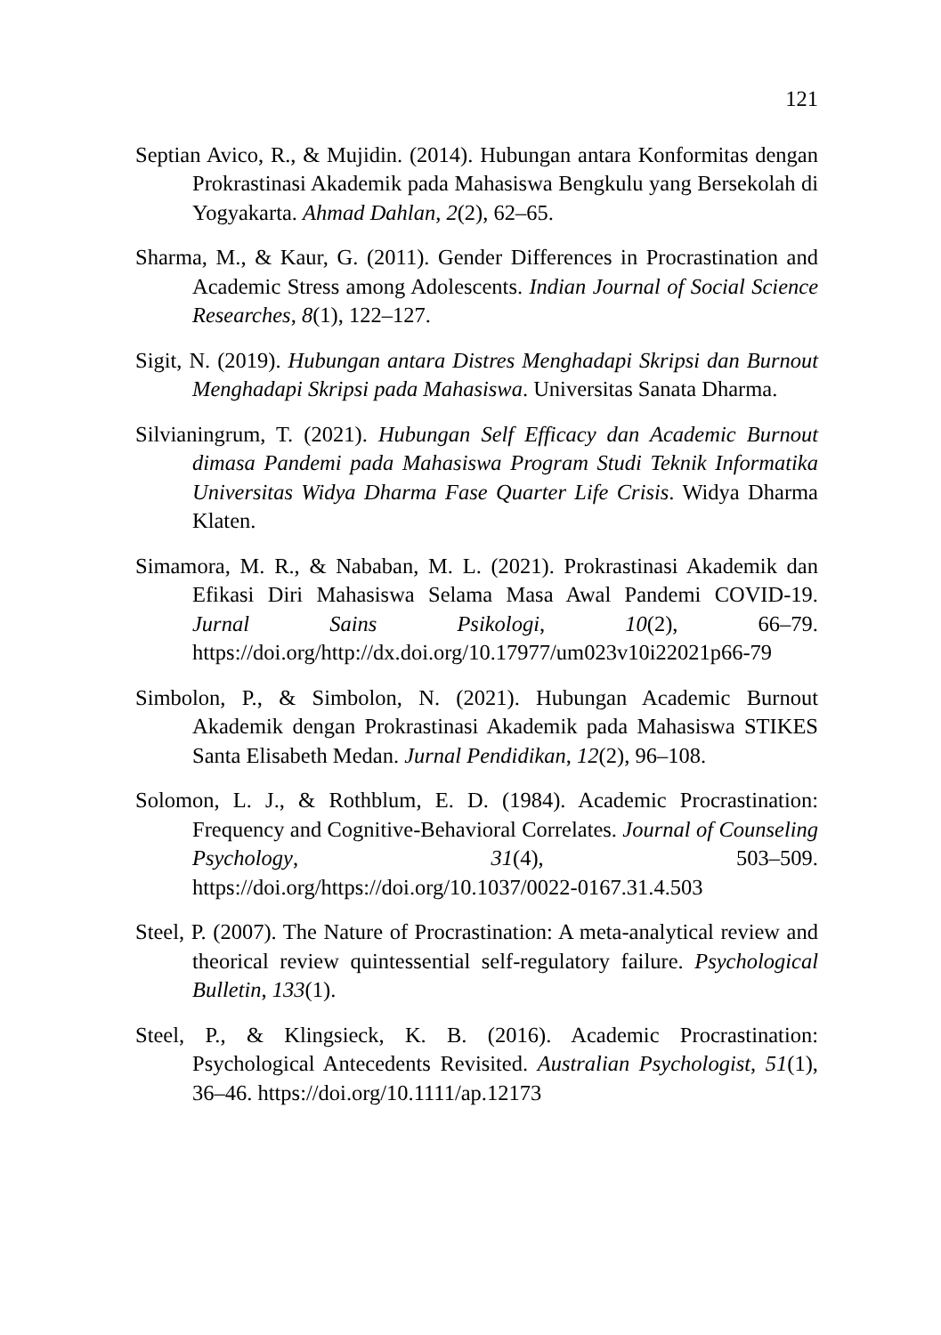121
Septian Avico, R., & Mujidin. (2014). Hubungan antara Konformitas dengan Prokrastinasi Akademik pada Mahasiswa Bengkulu yang Bersekolah di Yogyakarta. Ahmad Dahlan, 2(2), 62–65.
Sharma, M., & Kaur, G. (2011). Gender Differences in Procrastination and Academic Stress among Adolescents. Indian Journal of Social Science Researches, 8(1), 122–127.
Sigit, N. (2019). Hubungan antara Distres Menghadapi Skripsi dan Burnout Menghadapi Skripsi pada Mahasiswa. Universitas Sanata Dharma.
Silvianingrum, T. (2021). Hubungan Self Efficacy dan Academic Burnout dimasa Pandemi pada Mahasiswa Program Studi Teknik Informatika Universitas Widya Dharma Fase Quarter Life Crisis. Widya Dharma Klaten.
Simamora, M. R., & Nababan, M. L. (2021). Prokrastinasi Akademik dan Efikasi Diri Mahasiswa Selama Masa Awal Pandemi COVID-19. Jurnal Sains Psikologi, 10(2), 66–79. https://doi.org/http://dx.doi.org/10.17977/um023v10i22021p66-79
Simbolon, P., & Simbolon, N. (2021). Hubungan Academic Burnout Akademik dengan Prokrastinasi Akademik pada Mahasiswa STIKES Santa Elisabeth Medan. Jurnal Pendidikan, 12(2), 96–108.
Solomon, L. J., & Rothblum, E. D. (1984). Academic Procrastination: Frequency and Cognitive-Behavioral Correlates. Journal of Counseling Psychology, 31(4), 503–509. https://doi.org/https://doi.org/10.1037/0022-0167.31.4.503
Steel, P. (2007). The Nature of Procrastination: A meta-analytical review and theorical review quintessential self-regulatory failure. Psychological Bulletin, 133(1).
Steel, P., & Klingsieck, K. B. (2016). Academic Procrastination: Psychological Antecedents Revisited. Australian Psychologist, 51(1), 36–46. https://doi.org/10.1111/ap.12173